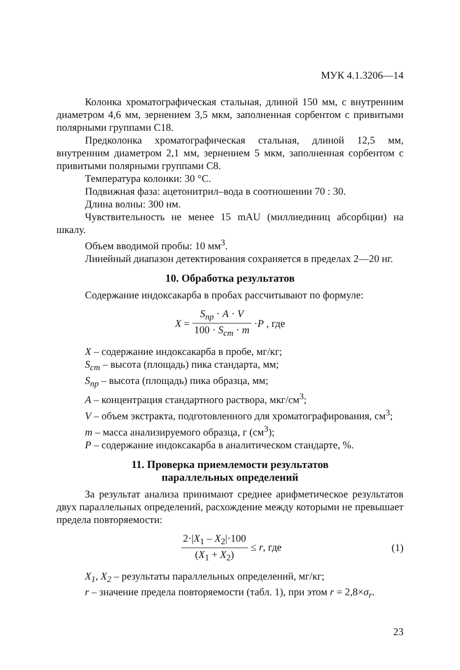МУК 4.1.3206—14
Колонка хроматографическая стальная, длиной 150 мм, с внутренним диаметром 4,6 мм, зернением 3,5 мкм, заполненная сорбентом с привитыми полярными группами С18.
Предколонка хроматографическая стальная, длиной 12,5 мм, внутренним диаметром 2,1 мм, зернением 5 мкм, заполненная сорбентом с привитыми полярными группами С8.
Температура колонки: 30 °С.
Подвижная фаза: ацетонитрил–вода в соотношении 70 : 30.
Длина волны: 300 нм.
Чувствительность не менее 15 mAU (миллиединиц абсорбции) на шкалу.
Объем вводимой пробы: 10 мм<sup>3</sup>.
Линейный диапазон детектирования сохраняется в пределах 2—20 нг.
10. Обработка результатов
Содержание индоксакарба в пробах рассчитывают по формуле:
X = S<sub>пр</sub> · A · V 100 · S<sub>ст</sub> · m · P , где
X – содержание индоксакарба в пробе, мг/кг;
S<sub>ст</sub> – высота (площадь) пика стандарта, мм;
S<sub>пр</sub> – высота (площадь) пика образца, мм;
A – концентрация стандартного раствора, мкг/см<sup>3</sup>;
V – объем экстракта, подготовленного для хроматографирования, см<sup>3</sup>;
m – масса анализируемого образца, г (см<sup>3</sup>);
P – содержание индоксакарба в аналитическом стандарте, %.
11. Проверка приемлемости результатов
параллельных определений
За результат анализа принимают среднее арифметическое результатов двух параллельных определений, расхождение между которыми не превышает предела повторяемости:
2·|X<sub>1</sub> – X<sub>2</sub>|·100 (X<sub>1</sub> + X<sub>2</sub>) ≤ r, где (1)
X<sub>1</sub>, X<sub>2</sub> – результаты параллельных определений, мг/кг;
r – значение предела повторяемости (табл. 1), при этом r = 2,8×σ<sub>r</sub>.
23